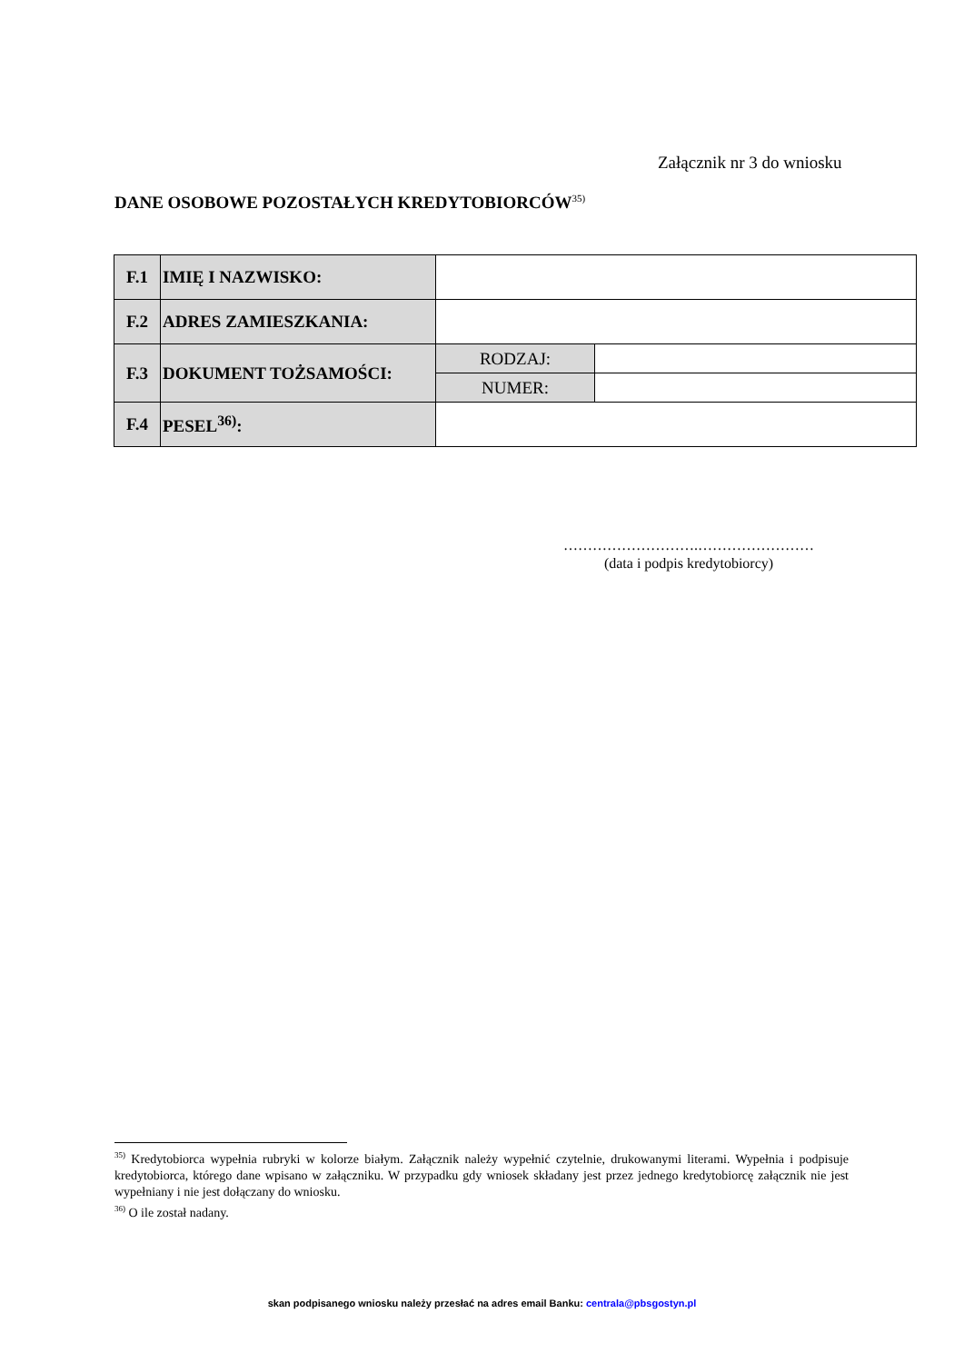Załącznik nr 3 do wniosku
DANE OSOBOWE POZOSTAŁYCH KREDYTOBIORCÓW<sup>35)</sup>
| F.1 | IMIĘ I NAZWISKO: | | |
| F.2 | ADRES ZAMIESZKANIA: | | |
| F.3 | DOKUMENT TOŻSAMOŚCI: | RODZAJ: | |
| | | NUMER: | |
| F.4 | PESEL<sup>36)</sup>: | | |
……………………….……………………
(data i podpis kredytobiorcy)
<sup>35)</sup> Kredytobiorca wypełnia rubryki w kolorze białym. Załącznik należy wypełnić czytelnie, drukowanymi literami. Wypełnia i podpisuje kredytobiorca, którego dane wpisano w załączniku. W przypadku gdy wniosek składany jest przez jednego kredytobiorcę załącznik nie jest wypełniany i nie jest dołączany do wniosku.
<sup>36)</sup> O ile został nadany.
skan podpisanego wniosku należy przesłać na adres email Banku: centrala@pbsgostyn.pl